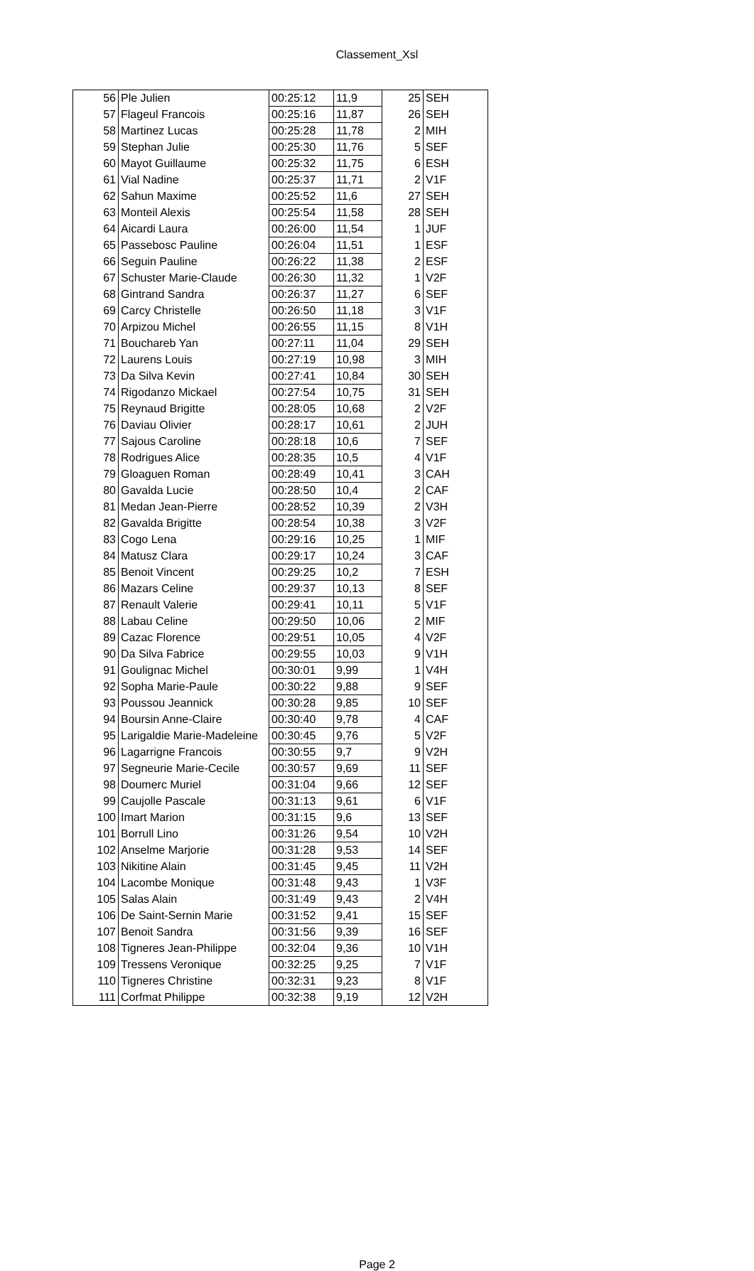Classement_Xsl
| 56 | Ple Julien | 00:25:12 | 11,9 | 25 | SEH |
| 57 | Flageul Francois | 00:25:16 | 11,87 | 26 | SEH |
| 58 | Martinez Lucas | 00:25:28 | 11,78 | 2 | MIH |
| 59 | Stephan Julie | 00:25:30 | 11,76 | 5 | SEF |
| 60 | Mayot Guillaume | 00:25:32 | 11,75 | 6 | ESH |
| 61 | Vial Nadine | 00:25:37 | 11,71 | 2 | V1F |
| 62 | Sahun Maxime | 00:25:52 | 11,6 | 27 | SEH |
| 63 | Monteil Alexis | 00:25:54 | 11,58 | 28 | SEH |
| 64 | Aicardi Laura | 00:26:00 | 11,54 | 1 | JUF |
| 65 | Passebosc Pauline | 00:26:04 | 11,51 | 1 | ESF |
| 66 | Seguin Pauline | 00:26:22 | 11,38 | 2 | ESF |
| 67 | Schuster Marie-Claude | 00:26:30 | 11,32 | 1 | V2F |
| 68 | Gintrand Sandra | 00:26:37 | 11,27 | 6 | SEF |
| 69 | Carcy Christelle | 00:26:50 | 11,18 | 3 | V1F |
| 70 | Arpizou Michel | 00:26:55 | 11,15 | 8 | V1H |
| 71 | Bouchareb Yan | 00:27:11 | 11,04 | 29 | SEH |
| 72 | Laurens Louis | 00:27:19 | 10,98 | 3 | MIH |
| 73 | Da Silva Kevin | 00:27:41 | 10,84 | 30 | SEH |
| 74 | Rigodanzo Mickael | 00:27:54 | 10,75 | 31 | SEH |
| 75 | Reynaud Brigitte | 00:28:05 | 10,68 | 2 | V2F |
| 76 | Daviau Olivier | 00:28:17 | 10,61 | 2 | JUH |
| 77 | Sajous Caroline | 00:28:18 | 10,6 | 7 | SEF |
| 78 | Rodrigues Alice | 00:28:35 | 10,5 | 4 | V1F |
| 79 | Gloaguen Roman | 00:28:49 | 10,41 | 3 | CAH |
| 80 | Gavalda Lucie | 00:28:50 | 10,4 | 2 | CAF |
| 81 | Medan Jean-Pierre | 00:28:52 | 10,39 | 2 | V3H |
| 82 | Gavalda Brigitte | 00:28:54 | 10,38 | 3 | V2F |
| 83 | Cogo Lena | 00:29:16 | 10,25 | 1 | MIF |
| 84 | Matusz Clara | 00:29:17 | 10,24 | 3 | CAF |
| 85 | Benoit Vincent | 00:29:25 | 10,2 | 7 | ESH |
| 86 | Mazars Celine | 00:29:37 | 10,13 | 8 | SEF |
| 87 | Renault Valerie | 00:29:41 | 10,11 | 5 | V1F |
| 88 | Labau Celine | 00:29:50 | 10,06 | 2 | MIF |
| 89 | Cazac Florence | 00:29:51 | 10,05 | 4 | V2F |
| 90 | Da Silva Fabrice | 00:29:55 | 10,03 | 9 | V1H |
| 91 | Goulignac Michel | 00:30:01 | 9,99 | 1 | V4H |
| 92 | Sopha Marie-Paule | 00:30:22 | 9,88 | 9 | SEF |
| 93 | Poussou Jeannick | 00:30:28 | 9,85 | 10 | SEF |
| 94 | Boursin Anne-Claire | 00:30:40 | 9,78 | 4 | CAF |
| 95 | Larigaldie Marie-Madeleine | 00:30:45 | 9,76 | 5 | V2F |
| 96 | Lagarrigne Francois | 00:30:55 | 9,7 | 9 | V2H |
| 97 | Segneurie Marie-Cecile | 00:30:57 | 9,69 | 11 | SEF |
| 98 | Doumerc Muriel | 00:31:04 | 9,66 | 12 | SEF |
| 99 | Caujolle Pascale | 00:31:13 | 9,61 | 6 | V1F |
| 100 | Imart Marion | 00:31:15 | 9,6 | 13 | SEF |
| 101 | Borrull Lino | 00:31:26 | 9,54 | 10 | V2H |
| 102 | Anselme Marjorie | 00:31:28 | 9,53 | 14 | SEF |
| 103 | Nikitine Alain | 00:31:45 | 9,45 | 11 | V2H |
| 104 | Lacombe Monique | 00:31:48 | 9,43 | 1 | V3F |
| 105 | Salas Alain | 00:31:49 | 9,43 | 2 | V4H |
| 106 | De Saint-Sernin Marie | 00:31:52 | 9,41 | 15 | SEF |
| 107 | Benoit Sandra | 00:31:56 | 9,39 | 16 | SEF |
| 108 | Tigneres Jean-Philippe | 00:32:04 | 9,36 | 10 | V1H |
| 109 | Tressens Veronique | 00:32:25 | 9,25 | 7 | V1F |
| 110 | Tigneres Christine | 00:32:31 | 9,23 | 8 | V1F |
| 111 | Corfmat Philippe | 00:32:38 | 9,19 | 12 | V2H |
Page 2